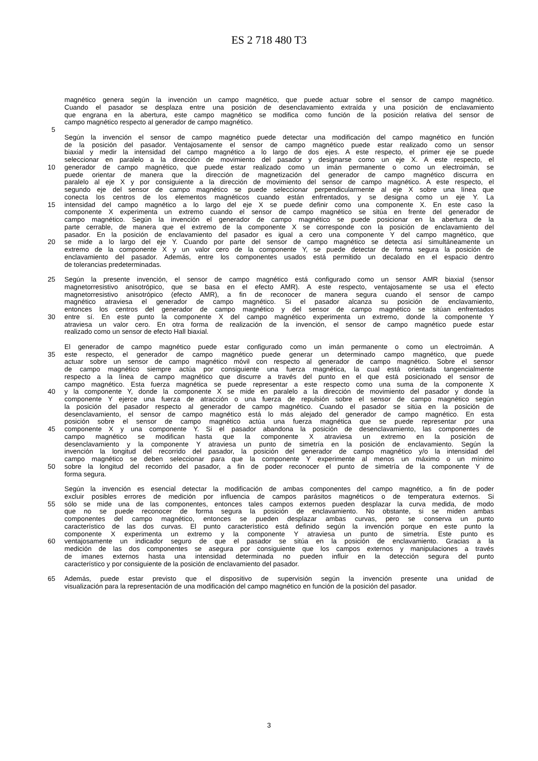ES 2 718 480 T3
magnético genera según la invención un campo magnético, que puede actuar sobre el sensor de campo magnético.
Cuando el pasador se desplaza entre una posición de desenclavamiento extraída y una posición de enclavamiento
que engrana en la abertura, este campo magnético se modifica como función de la posición relativa del sensor de
campo magnético respecto al generador de campo magnético.
5
Según la invención el sensor de campo magnético puede detectar una modificación del campo magnético en función
de la posición del pasador. Ventajosamente el sensor de campo magnético puede estar realizado como un sensor
biaxial y medir la intensidad del campo magnético a lo largo de dos ejes. A este respecto, el primer eje se puede
seleccionar en paralelo a la dirección de movimiento del pasador y designarse como un eje X. A este respecto, el
10 generador de campo magnético, que puede estar realizado como un imán permanente o como un electroimán, se
puede orientar de manera que la dirección de magnetización del generador de campo magnético discurra en
paralelo al eje X y por consiguiente a la dirección de movimiento del sensor de campo magnético. A este respecto, el
segundo eje del sensor de campo magnético se puede seleccionar perpendicularmente al eje X sobre una línea que
conecta los centros de los elementos magnéticos cuando están enfrentados, y se designa como un eje Y. La
15 intensidad del campo magnético a lo largo del eje X se puede definir como una componente X. En este caso la
componente X experimenta un extremo cuando el sensor de campo magnético se sitúa en frente del generador de
campo magnético. Según la invención el generador de campo magnético se puede posicionar en la abertura de la
parte cerrable, de manera que el extremo de la componente X se corresponde con la posición de enclavamiento del
pasador. En la posición de enclavamiento del pasador es igual a cero una componente Y del campo magnético, que
20 se mide a lo largo del eje Y. Cuando por parte del sensor de campo magnético se detecta así simultáneamente un
extremo de la componente X y un valor cero de la componente Y, se puede detectar de forma segura la posición de
enclavamiento del pasador. Además, entre los componentes usados está permitido un decalado en el espacio dentro
de tolerancias predeterminadas.
25 Según la presente invención, el sensor de campo magnético está configurado como un sensor AMR biaxial (sensor
magnetorresistivo anisotrópico, que se basa en el efecto AMR). A este respecto, ventajosamente se usa el efecto
magnetorresistivo anisotrópico (efecto AMR), a fin de reconocer de manera segura cuando el sensor de campo
magnético atraviesa el generador de campo magnético. Si el pasador alcanza su posición de enclavamiento,
entonces los centros del generador de campo magnético y del sensor de campo magnético se sitúan enfrentados
30 entre sí. En este punto la componente X del campo magnético experimenta un extremo, donde la componente Y
atraviesa un valor cero. En otra forma de realización de la invención, el sensor de campo magnético puede estar
realizado como un sensor de efecto Hall biaxial.
El generador de campo magnético puede estar configurado como un imán permanente o como un electroimán. A
35 este respecto, el generador de campo magnético puede generar un determinado campo magnético, que puede
actuar sobre un sensor de campo magnético móvil con respecto al generador de campo magnético. Sobre el sensor
de campo magnético siempre actúa por consiguiente una fuerza magnética, la cual está orientada tangencialmente
respecto a la línea de campo magnético que discurre a través del punto en el que está posicionado el sensor de
campo magnético. Esta fuerza magnética se puede representar a este respecto como una suma de la componente X
40 y la componente Y, donde la componente X se mide en paralelo a la dirección de movimiento del pasador y donde la
componente Y ejerce una fuerza de atracción o una fuerza de repulsión sobre el sensor de campo magnético según
la posición del pasador respecto al generador de campo magnético. Cuando el pasador se sitúa en la posición de
desenclavamiento, el sensor de campo magnético está lo más alejado del generador de campo magnético. En esta
posición sobre el sensor de campo magnético actúa una fuerza magnética que se puede representar por una
45 componente X y una componente Y. Si el pasador abandona la posición de desenclavamiento, las componentes de
campo magnético se modifican hasta que la componente X atraviesa un extremo en la posición de
desenclavamiento y la componente Y atraviesa un punto de simetría en la posición de enclavamiento. Según la
invención la longitud del recorrido del pasador, la posición del generador de campo magnético y/o la intensidad del
campo magnético se deben seleccionar para que la componente Y experimente al menos un máximo o un mínimo
50 sobre la longitud del recorrido del pasador, a fin de poder reconocer el punto de simetría de la componente Y de
forma segura.
Según la invención es esencial detectar la modificación de ambas componentes del campo magnético, a fin de poder
excluir posibles errores de medición por influencia de campos parásitos magnéticos o de temperatura externos. Si
55 sólo se mide una de las componentes, entonces tales campos externos pueden desplazar la curva medida, de modo
que no se puede reconocer de forma segura la posición de enclavamiento. No obstante, si se miden ambas
componentes del campo magnético, entonces se pueden desplazar ambas curvas, pero se conserva un punto
característico de las dos curvas. El punto característico está definido según la invención porque en este punto la
componente X experimenta un extremo y la componente Y atraviesa un punto de simetría. Este punto es
60 ventajosamente un indicador seguro de que el pasador se sitúa en la posición de enclavamiento. Gracias a la
medición de las dos componentes se asegura por consiguiente que los campos externos y manipulaciones a través
de imanes externos hasta una intensidad determinada no pueden influir en la detección segura del punto
característico y por consiguiente de la posición de enclavamiento del pasador.
65 Además, puede estar previsto que el dispositivo de supervisión según la invención presente una unidad de
visualización para la representación de una modificación del campo magnético en función de la posición del pasador.
3